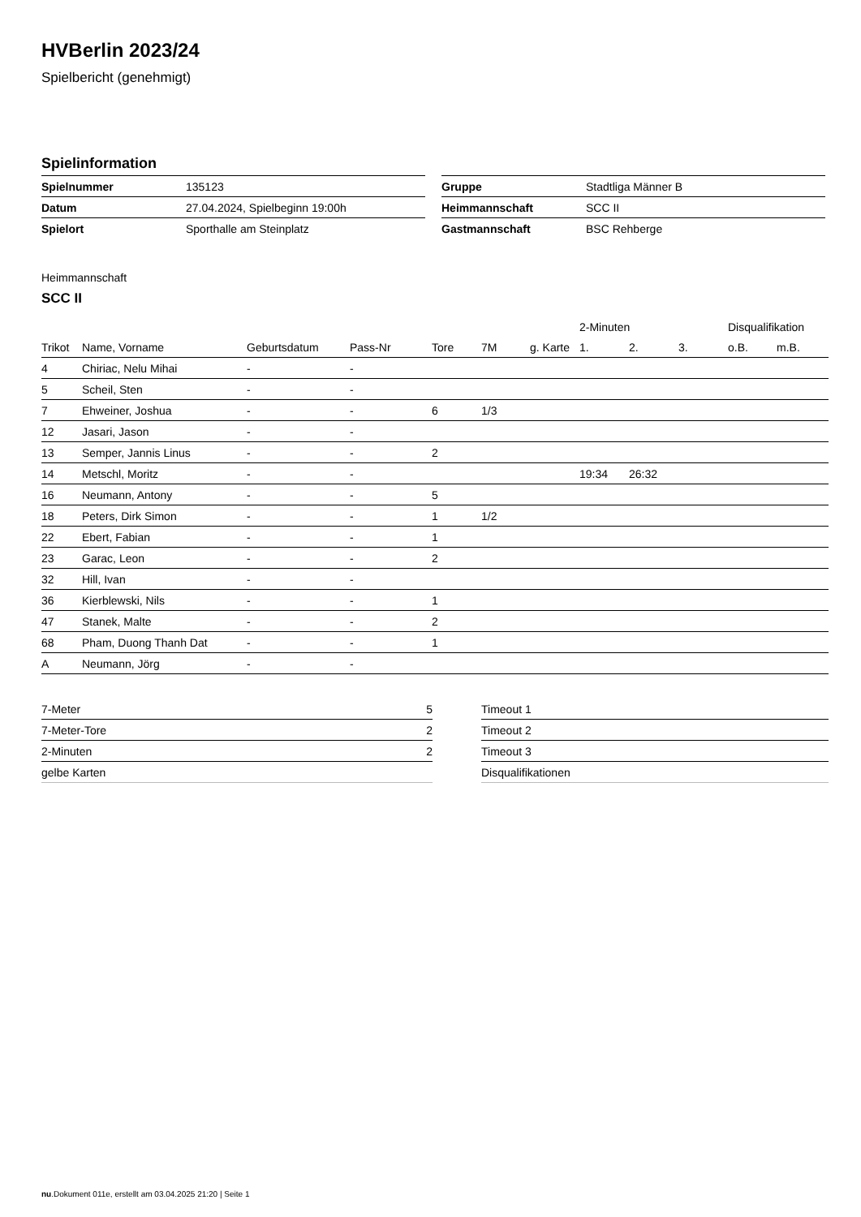HVBerlin 2023/24
Spielbericht (genehmigt)
Spielinformation
| Spielnummer | 135123 |
| Datum | 27.04.2024, Spielbeginn 19:00h |
| Spielort | Sporthalle am Steinplatz |
| Gruppe | Stadtliga Männer B |
| Heimmannschaft | SCC II |
| Gastmannschaft | BSC Rehberge |
Heimmannschaft
SCC II
| | | | | | | | 2-Minuten | | | Disqualifikation | |
| --- | --- | --- | --- | --- | --- | --- | --- | --- | --- | --- | --- |
| Trikot | Name, Vorname | Geburtsdatum | Pass-Nr | Tore | 7M | g. Karte | 1. | 2. | 3. | o.B. | m.B. |
| 4 | Chiriac, Nelu Mihai | - | - | | | | | | | | |
| 5 | Scheil, Sten | - | - | | | | | | | | |
| 7 | Ehweiner, Joshua | - | - | 6 | 1/3 | | | | | | |
| 12 | Jasari, Jason | - | - | | | | | | | | |
| 13 | Semper, Jannis Linus | - | - | 2 | | | | | | | |
| 14 | Metschl, Moritz | - | - | | | | 19:34 | 26:32 | | | |
| 16 | Neumann, Antony | - | - | 5 | | | | | | | |
| 18 | Peters, Dirk Simon | - | - | 1 | 1/2 | | | | | | |
| 22 | Ebert, Fabian | - | - | 1 | | | | | | | |
| 23 | Garac, Leon | - | - | 2 | | | | | | | |
| 32 | Hill, Ivan | - | - | | | | | | | | |
| 36 | Kierblewski, Nils | - | - | 1 | | | | | | | |
| 47 | Stanek, Malte | - | - | 2 | | | | | | | |
| 68 | Pham, Duong Thanh Dat | - | - | 1 | | | | | | | |
| A | Neumann, Jörg | - | - | | | | | | | | |
| 7-Meter | 5 |
| 7-Meter-Tore | 2 |
| 2-Minuten | 2 |
| gelbe Karten | |
| Timeout 1 |
| Timeout 2 |
| Timeout 3 |
| Disqualifikationen |
nu.Dokument 011e, erstellt am 03.04.2025 21:20 | Seite 1